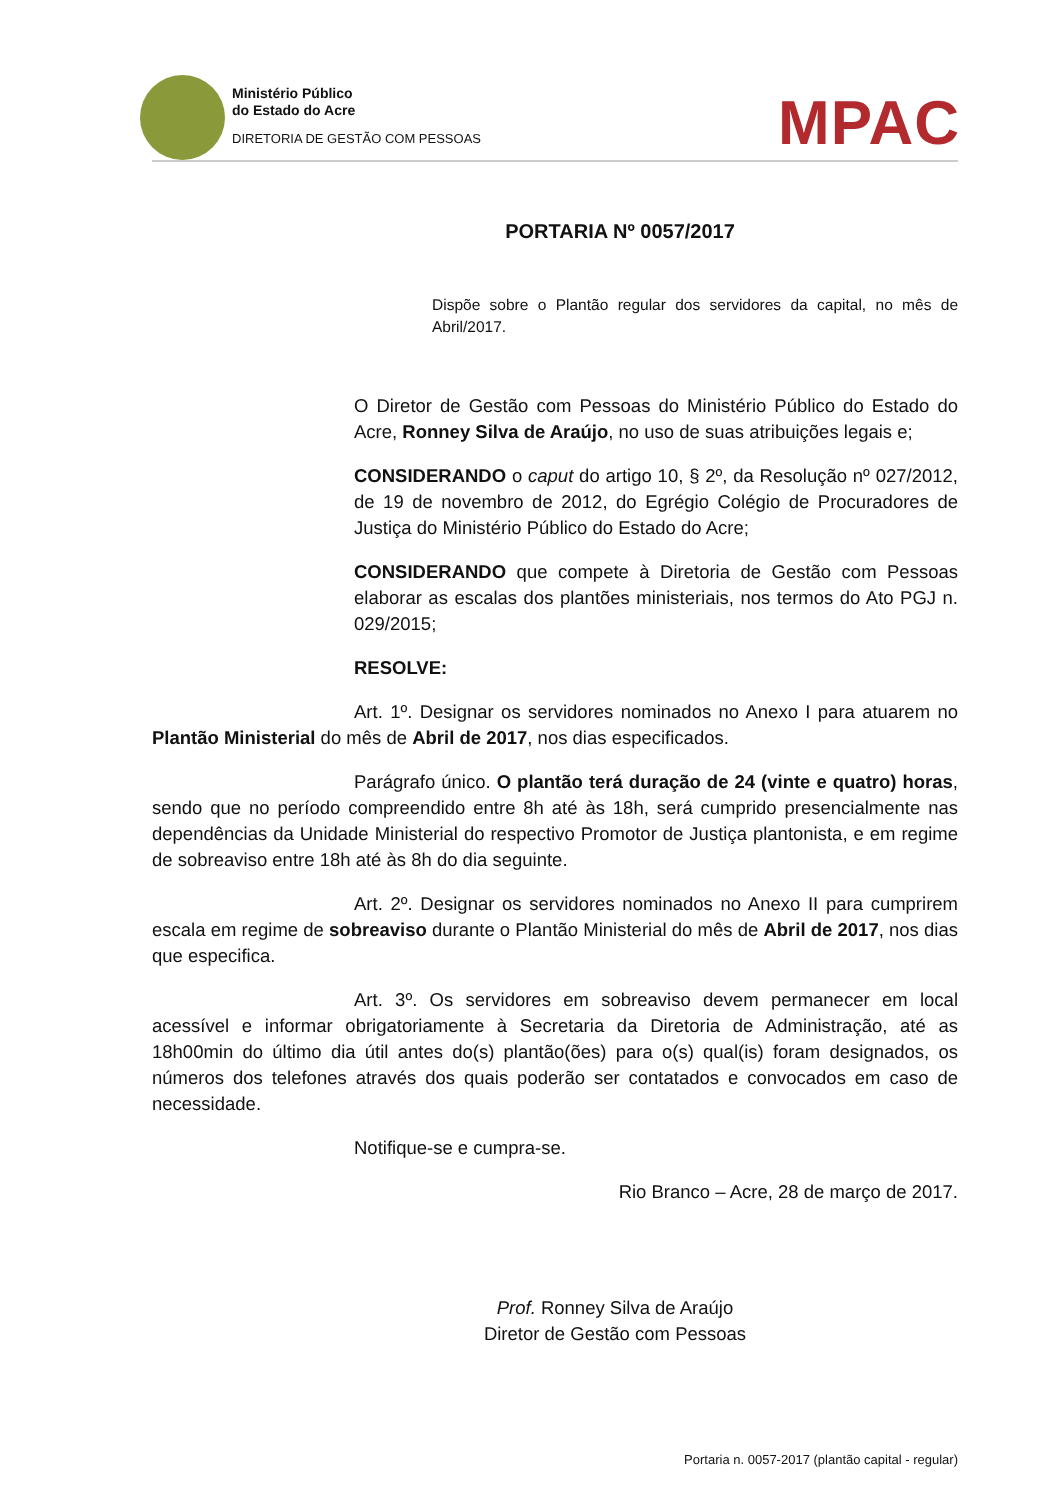Ministério Público
do Estado do Acre
DIRETORIA DE GESTÃO COM PESSOAS
MPAC
PORTARIA Nº 0057/2017
Dispõe sobre o Plantão regular dos servidores da capital, no mês de Abril/2017.
O Diretor de Gestão com Pessoas do Ministério Público do Estado do Acre, Ronney Silva de Araújo, no uso de suas atribuições legais e;
CONSIDERANDO o caput do artigo 10, § 2º, da Resolução nº 027/2012, de 19 de novembro de 2012, do Egrégio Colégio de Procuradores de Justiça do Ministério Público do Estado do Acre;
CONSIDERANDO que compete à Diretoria de Gestão com Pessoas elaborar as escalas dos plantões ministeriais, nos termos do Ato PGJ n. 029/2015;
RESOLVE:
Art. 1º. Designar os servidores nominados no Anexo I para atuarem no Plantão Ministerial do mês de Abril de 2017, nos dias especificados.
Parágrafo único. O plantão terá duração de 24 (vinte e quatro) horas, sendo que no período compreendido entre 8h até às 18h, será cumprido presencialmente nas dependências da Unidade Ministerial do respectivo Promotor de Justiça plantonista, e em regime de sobreaviso entre 18h até às 8h do dia seguinte.
Art. 2º. Designar os servidores nominados no Anexo II para cumprirem escala em regime de sobreaviso durante o Plantão Ministerial do mês de Abril de 2017, nos dias que especifica.
Art. 3º. Os servidores em sobreaviso devem permanecer em local acessível e informar obrigatoriamente à Secretaria da Diretoria de Administração, até as 18h00min do último dia útil antes do(s) plantão(ões) para o(s) qual(is) foram designados, os números dos telefones através dos quais poderão ser contatados e convocados em caso de necessidade.
Notifique-se e cumpra-se.
Rio Branco – Acre, 28 de março de 2017.
Prof. Ronney Silva de Araújo
Diretor de Gestão com Pessoas
Portaria n. 0057-2017 (plantão capital - regular)